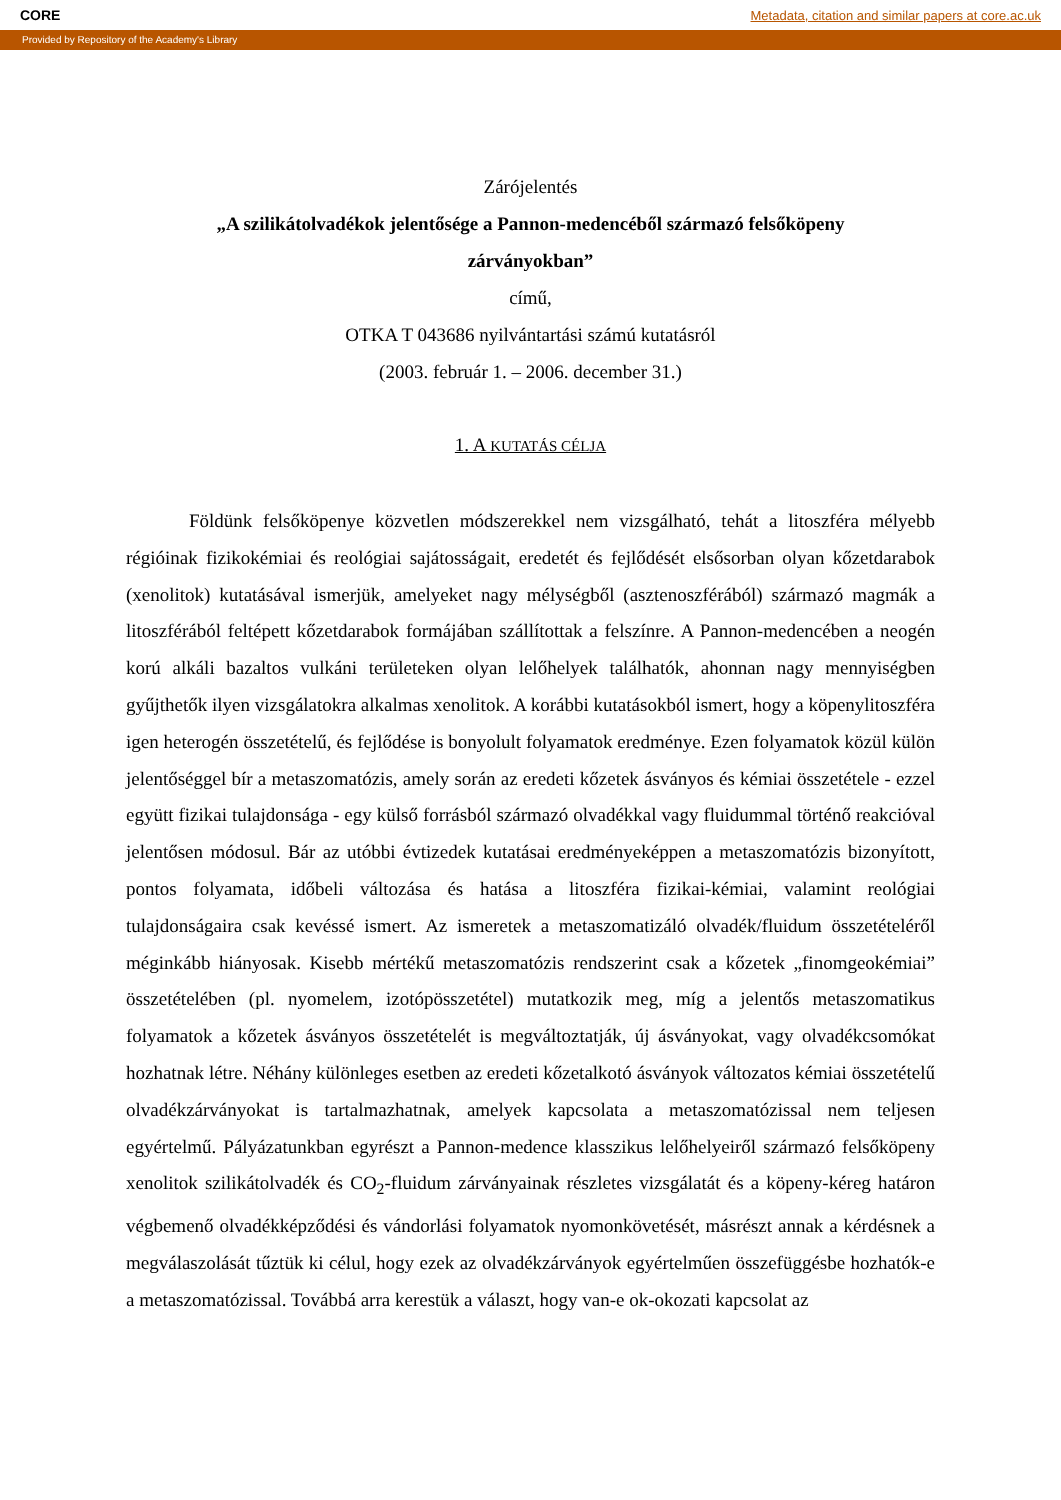CORE Metadata, citation and similar papers at core.ac.uk
Provided by Repository of the Academy's Library
Zárójelentés
„A szilikátolvadékok jelentősége a Pannon-medencéből származó felsőköpeny
zárványokban”
című,
OTKA T 043686 nyilvántartási számú kutatásról
(2003. február 1. – 2006. december 31.)
1. A KUTATÁS CÉLJA
Földünk felsőköpenye közvetlen módszerekkel nem vizsgálható, tehát a litoszféra mélyebb régióinak fizikokémiai és reológiai sajátosságait, eredetét és fejlődését elsősorban olyan kőzetdarabok (xenolitok) kutatásával ismerjük, amelyeket nagy mélységből (asztenoszférából) származó magmák a litoszférából feltépett kőzetdarabok formájában szállítottak a felszínre. A Pannon-medencében a neogén korú alkáli bazaltos vulkáni területeken olyan lelőhelyek találhatók, ahonnan nagy mennyiségben gyűjthetők ilyen vizsgálatokra alkalmas xenolitok. A korábbi kutatásokból ismert, hogy a köpenylitoszféra igen heterogén összetételű, és fejlődése is bonyolult folyamatok eredménye. Ezen folyamatok közül külön jelentőséggel bír a metaszomatózis, amely során az eredeti kőzetek ásványos és kémiai összetétele - ezzel együtt fizikai tulajdonsága - egy külső forrásból származó olvadékkal vagy fluidummal történő reakcióval jelentősen módosul. Bár az utóbbi évtizedek kutatásai eredményeképpen a metaszomatózis bizonyított, pontos folyamata, időbeli változása és hatása a litoszféra fizikai-kémiai, valamint reológiai tulajdonságaira csak kevéssé ismert. Az ismeretek a metaszomatizáló olvadék/fluidum összetételéről méginkább hiányosak. Kisebb mértékű metaszomatózis rendszerint csak a kőzetek „finomgeokémiai” összetételében (pl. nyomelem, izotópösszetétel) mutatkozik meg, míg a jelentős metaszomatikus folyamatok a kőzetek ásványos összetételét is megváltoztatják, új ásványokat, vagy olvadékcsomókat hozhatnak létre. Néhány különleges esetben az eredeti kőzetalkotó ásványok változatos kémiai összetételű olvadékzárványokat is tartalmazhatnak, amelyek kapcsolata a metaszomatózissal nem teljesen egyértelmű. Pályázatunkban egyrészt a Pannon-medence klasszikus lelőhelyeiről származó felsőköpeny xenolitok szilikátolvadék és CO<sub>2</sub>-fluidum zárványainak részletes vizsgálatát és a köpeny-kéreg határon végbemenő olvadékképződési és vándorlási folyamatok nyomonkövetését, másrészt annak a kérdésnek a megválaszolását tűztük ki célul, hogy ezek az olvadékzárványok egyértelműen összefüggésbe hozhatók-e a metaszomatózissal. Továbbá arra kerestük a választ, hogy van-e ok-okozati kapcsolat az